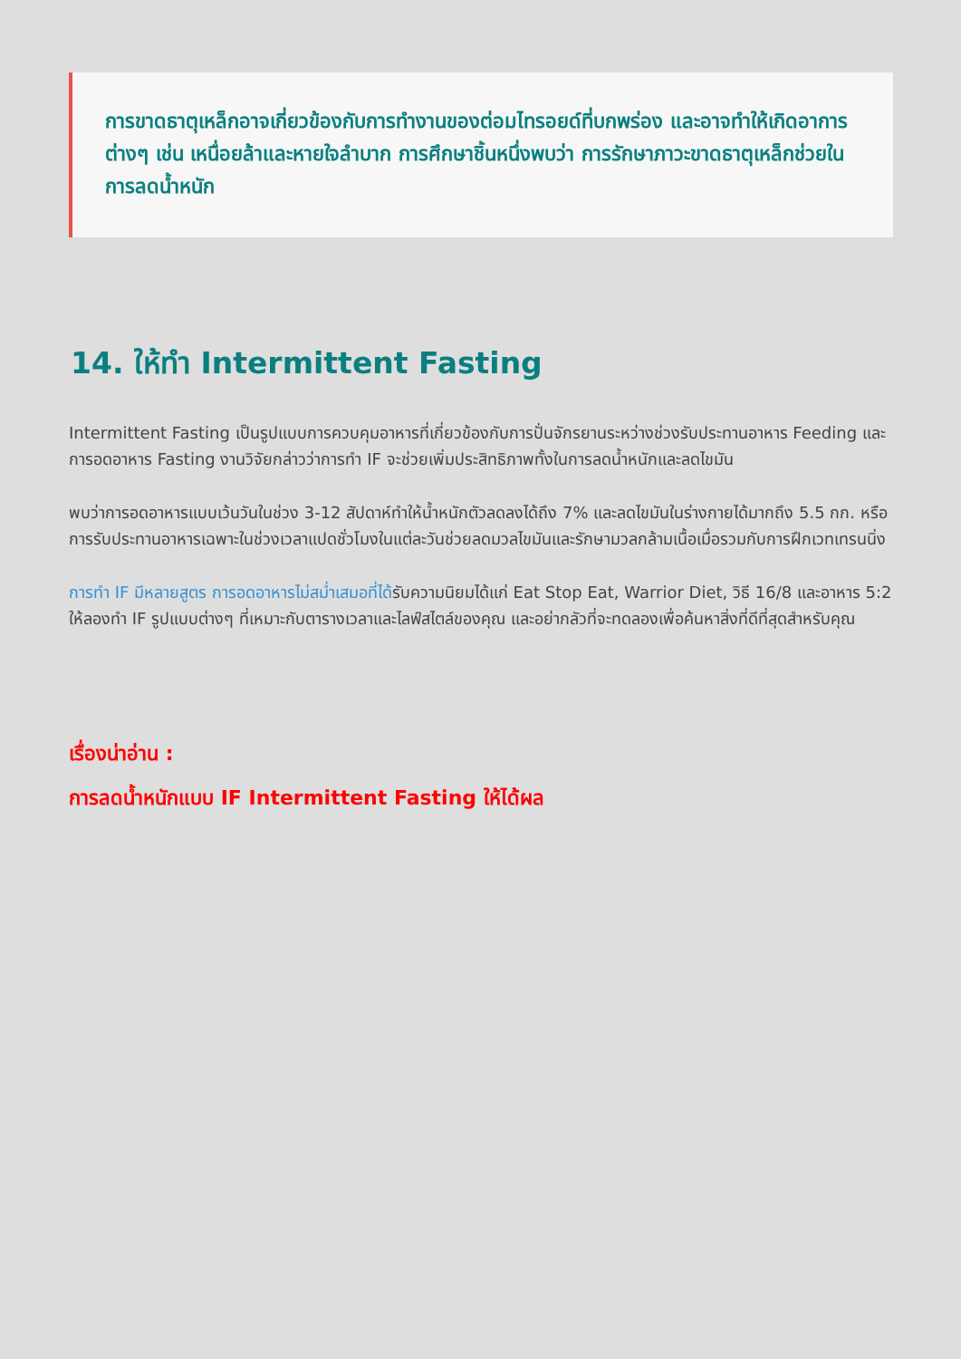การขาดธาตุเหล็กอาจเกี่ยวข้องกับการทำงานของต่อมไทรอยด์ที่บกพร่อง และอาจทำให้เกิดอาการต่างๆ เช่น เหนื่อยล้าและหายใจลำบาก การศึกษาชิ้นหนึ่งพบว่า การรักษาภาวะขาดธาตุเหล็กช่วยในการลดน้ำหนัก
14. ให้ทำ Intermittent Fasting
Intermittent Fasting เป็นรูปแบบการควบคุมอาหารที่เกี่ยวข้องกับการปั่นจักรยานระหว่างช่วงรับประทานอาหาร Feeding และการอดอาหาร Fasting งานวิจัยกล่าวว่าการทำ IF จะช่วยเพิ่มประสิทธิภาพทั้งในการลดน้ำหนักและลดไขมัน
พบว่าการอดอาหารแบบเว้นวันในช่วง 3-12 สัปดาห์ทำให้น้ำหนักตัวลดลงได้ถึง 7% และลดไขมันในร่างกายได้มากถึง 5.5 กก. หรือ การรับประทานอาหารเฉพาะในช่วงเวลาแปดชั่วโมงในแต่ละวันช่วยลดมวลไขมันและรักษามวลกล้ามเนื้อเมื่อรวมกับการฝึกเวทเทรนนิ่ง
การทำ IF มีหลายสูตร การอดอาหารไม่สม่ำเสมอที่ได้รับความนิยมได้แก่ Eat Stop Eat, Warrior Diet, วิธี 16/8 และอาหาร 5:2 ให้ลองทำ IF รูปแบบต่างๆ ที่เหมาะกับตารางเวลาและไลฟ์สไตล์ของคุณ และอย่ากลัวที่จะทดลองเพื่อค้นหาสิ่งที่ดีที่สุดสำหรับคุณ
เรื่องน่าอ่าน :
การลดน้ำหนักแบบ IF Intermittent Fasting ให้ได้ผล